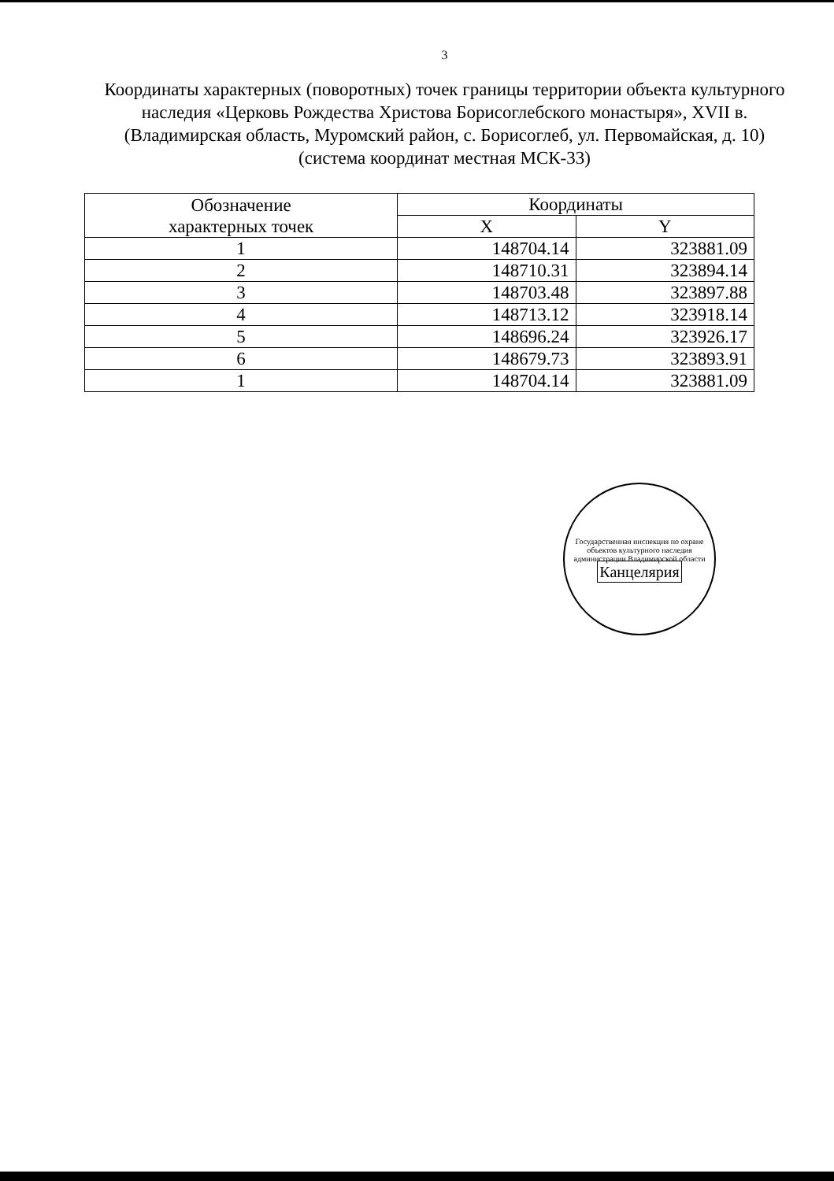3
Координаты характерных (поворотных) точек границы территории объекта культурного наследия «Церковь Рождества Христова Борисоглебского монастыря», XVII в. (Владимирская область, Муромский район, с. Борисоглеб, ул. Первомайская, д. 10) (система координат местная МСК-33)
| Обозначение характерных точек | Координаты | |
| --- | --- | --- |
| | X | Y |
| 1 | 148704.14 | 323881.09 |
| 2 | 148710.31 | 323894.14 |
| 3 | 148703.48 | 323897.88 |
| 4 | 148713.12 | 323918.14 |
| 5 | 148696.24 | 323926.17 |
| 6 | 148679.73 | 323893.91 |
| 1 | 148704.14 | 323881.09 |
Государственная инспекция по охране объектов культурного наследия администрации Владимирской области
Канцелярия